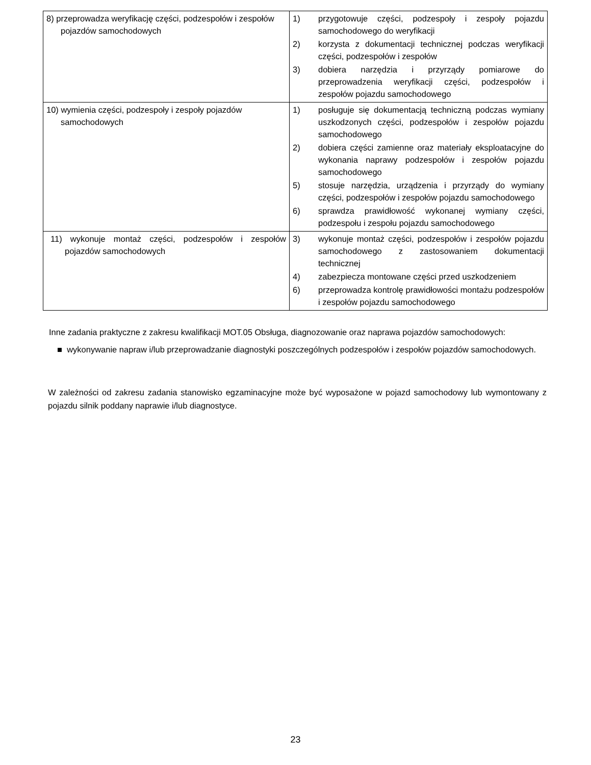| 8) przeprowadza weryfikację części, podzespołów i zespołów pojazdów samochodowych | 1) przygotowuje części, podzespoły i zespoły pojazdu samochodowego do weryfikacji 2) korzysta z dokumentacji technicznej podczas weryfikacji części, podzespołów i zespołów 3) dobiera narzędzia i przyrządy pomiarowe do przeprowadzenia weryfikacji części, podzespołów i zespołów pojazdu samochodowego |
| 10) wymienia części, podzespoły i zespoły pojazdów samochodowych | 1) posługuje się dokumentacją techniczną podczas wymiany uszkodzonych części, podzespołów i zespołów pojazdu samochodowego 2) dobiera części zamienne oraz materiały eksploatacyjne do wykonania naprawy podzespołów i zespołów pojazdu samochodowego 5) stosuje narzędzia, urządzenia i przyrządy do wymiany części, podzespołów i zespołów pojazdu samochodowego 6) sprawdza prawidłowość wykonanej wymiany części, podzespołu i zespołu pojazdu samochodowego |
| 11) wykonuje montaż części, podzespołów i zespołów pojazdów samochodowych | 3) wykonuje montaż części, podzespołów i zespołów pojazdu samochodowego z zastosowaniem dokumentacji technicznej 4) zabezpiecza montowane części przed uszkodzeniem 6) przeprowadza kontrolę prawidłowości montażu podzespołów i zespołów pojazdu samochodowego |
Inne zadania praktyczne z zakresu kwalifikacji MOT.05 Obsługa, diagnozowanie oraz naprawa pojazdów samochodowych:
■ wykonywanie napraw i/lub przeprowadzanie diagnostyki poszczególnych podzespołów i zespołów pojazdów samochodowych.
W zależności od zakresu zadania stanowisko egzaminacyjne może być wyposażone w pojazd samochodowy lub wymontowany z pojazdu silnik poddany naprawie i/lub diagnostyce.
23